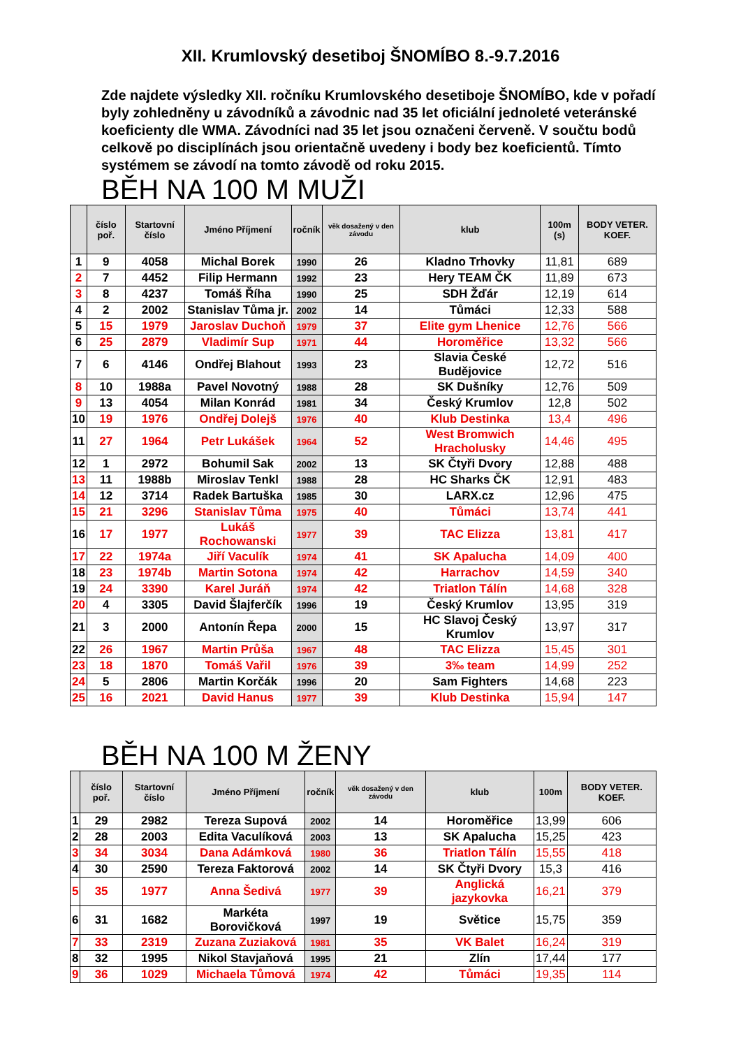XII. Krumlovský desetiboj ŠNOMÍBO 8.-9.7.2016
Zde najdete výsledky XII. ročníku Krumlovského desetiboje ŠNOMÍBO, kde v pořadí byly zohledněny u závodníků a závodnic nad 35 let oficiální jednoleté veteránské koeficienty dle WMA. Závodníci nad 35 let jsou označeni červeně. V součtu bodů celkově po disciplínách jsou orientačně uvedeny i body bez koeficientů. Tímto systémem se závodí na tomto závodě od roku 2015.
BĚH NA 100 M MUŽI
| | číslo poř. | Startovní číslo | Jméno Příjmení | ročník | věk dosažený v den závodu | klub | 100m (s) | BODY VETER. KOEF. |
| --- | --- | --- | --- | --- | --- | --- | --- | --- |
| 1 | 9 | 4058 | Michal Borek | 1990 | 26 | Kladno Trhovky | 11,81 | 689 |
| 2 | 7 | 4452 | Filip Hermann | 1992 | 23 | Hery TEAM ČK | 11,89 | 673 |
| 3 | 8 | 4237 | Tomáš Říha | 1990 | 25 | SDH Žďár | 12,19 | 614 |
| 4 | 2 | 2002 | Stanislav Tůma jr. | 2002 | 14 | Tůmáci | 12,33 | 588 |
| 5 | 15 | 1979 | Jaroslav Duchoň | 1979 | 37 | Elite gym Lhenice | 12,76 | 566 |
| 6 | 25 | 2879 | Vladimír Sup | 1971 | 44 | Horoměřice | 13,32 | 566 |
| 7 | 6 | 4146 | Ondřej Blahout | 1993 | 23 | Slavia České Budějovice | 12,72 | 516 |
| 8 | 10 | 1988a | Pavel Novotný | 1988 | 28 | SK Dušníky | 12,76 | 509 |
| 9 | 13 | 4054 | Milan Konrád | 1981 | 34 | Český Krumlov | 12,8 | 502 |
| 10 | 19 | 1976 | Ondřej Dolejš | 1976 | 40 | Klub Destinka | 13,4 | 496 |
| 11 | 27 | 1964 | Petr Lukášek | 1964 | 52 | West Bromwich Hracholusky | 14,46 | 495 |
| 12 | 1 | 2972 | Bohumil Sak | 2002 | 13 | SK Čtyři Dvory | 12,88 | 488 |
| 13 | 11 | 1988b | Miroslav Tenkl | 1988 | 28 | HC Sharks ČK | 12,91 | 483 |
| 14 | 12 | 3714 | Radek Bartuška | 1985 | 30 | LARX.cz | 12,96 | 475 |
| 15 | 21 | 3296 | Stanislav Tůma | 1975 | 40 | Tůmáci | 13,74 | 441 |
| 16 | 17 | 1977 | Lukáš Rochowanski | 1977 | 39 | TAC Elizza | 13,81 | 417 |
| 17 | 22 | 1974a | Jiří Vaculík | 1974 | 41 | SK Apalucha | 14,09 | 400 |
| 18 | 23 | 1974b | Martin Sotona | 1974 | 42 | Harrachov | 14,59 | 340 |
| 19 | 24 | 3390 | Karel Juráň | 1974 | 42 | Triatlon Tálín | 14,68 | 328 |
| 20 | 4 | 3305 | David Šlajferčík | 1996 | 19 | Český Krumlov | 13,95 | 319 |
| 21 | 3 | 2000 | Antonín Řepa | 2000 | 15 | HC Slavoj Český Krumlov | 13,97 | 317 |
| 22 | 26 | 1967 | Martin Průša | 1967 | 48 | TAC Elizza | 15,45 | 301 |
| 23 | 18 | 1870 | Tomáš Vařil | 1976 | 39 | 3‰ team | 14,99 | 252 |
| 24 | 5 | 2806 | Martin Korčák | 1996 | 20 | Sam Fighters | 14,68 | 223 |
| 25 | 16 | 2021 | David Hanus | 1977 | 39 | Klub Destinka | 15,94 | 147 |
BĚH NA 100 M ŽENY
| | číslo poř. | Startovní číslo | Jméno Příjmení | ročník | věk dosažený v den závodu | klub | 100m | BODY VETER. KOEF. |
| --- | --- | --- | --- | --- | --- | --- | --- | --- |
| 1 | 29 | 2982 | Tereza Supová | 2002 | 14 | Horoměřice | 13,99 | 606 |
| 2 | 28 | 2003 | Edita Vaculíková | 2003 | 13 | SK Apalucha | 15,25 | 423 |
| 3 | 34 | 3034 | Dana Adámková | 1980 | 36 | Triatlon Tálín | 15,55 | 418 |
| 4 | 30 | 2590 | Tereza Faktorová | 2002 | 14 | SK Čtyři Dvory | 15,3 | 416 |
| 5 | 35 | 1977 | Anna Šedivá | 1977 | 39 | Anglická jazykovka | 16,21 | 379 |
| 6 | 31 | 1682 | Markéta Borovičková | 1997 | 19 | Světice | 15,75 | 359 |
| 7 | 33 | 2319 | Zuzana Zuziaková | 1981 | 35 | VK Balet | 16,24 | 319 |
| 8 | 32 | 1995 | Nikol Stavjaňová | 1995 | 21 | Zlín | 17,44 | 177 |
| 9 | 36 | 1029 | Michaela Tůmová | 1974 | 42 | Tůmáci | 19,35 | 114 |